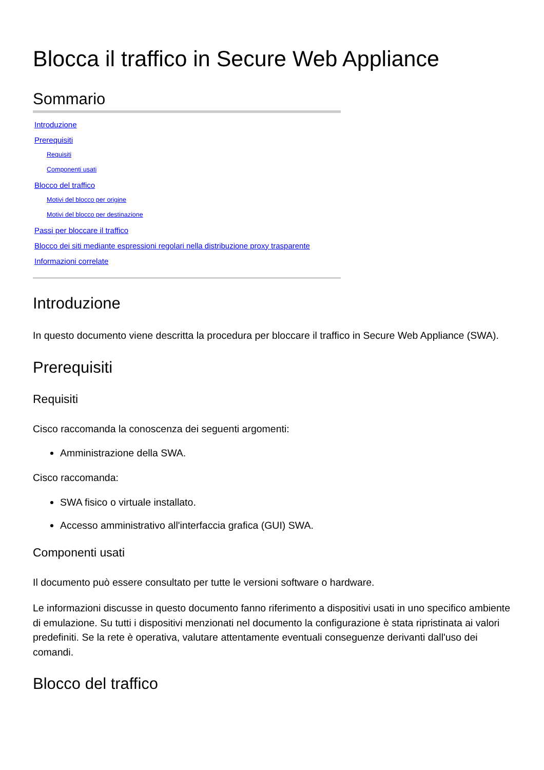Blocca il traffico in Secure Web Appliance
Sommario
Introduzione
Prerequisiti
Requisiti
Componenti usati
Blocco del traffico
Motivi del blocco per origine
Motivi del blocco per destinazione
Passi per bloccare il traffico
Blocco dei siti mediante espressioni regolari nella distribuzione proxy trasparente
Informazioni correlate
Introduzione
In questo documento viene descritta la procedura per bloccare il traffico in Secure Web Appliance (SWA).
Prerequisiti
Requisiti
Cisco raccomanda la conoscenza dei seguenti argomenti:
Amministrazione della SWA.
Cisco raccomanda:
SWA fisico o virtuale installato.
Accesso amministrativo all'interfaccia grafica (GUI) SWA.
Componenti usati
Il documento può essere consultato per tutte le versioni software o hardware.
Le informazioni discusse in questo documento fanno riferimento a dispositivi usati in uno specifico ambiente di emulazione. Su tutti i dispositivi menzionati nel documento la configurazione è stata ripristinata ai valori predefiniti. Se la rete è operativa, valutare attentamente eventuali conseguenze derivanti dall'uso dei comandi.
Blocco del traffico